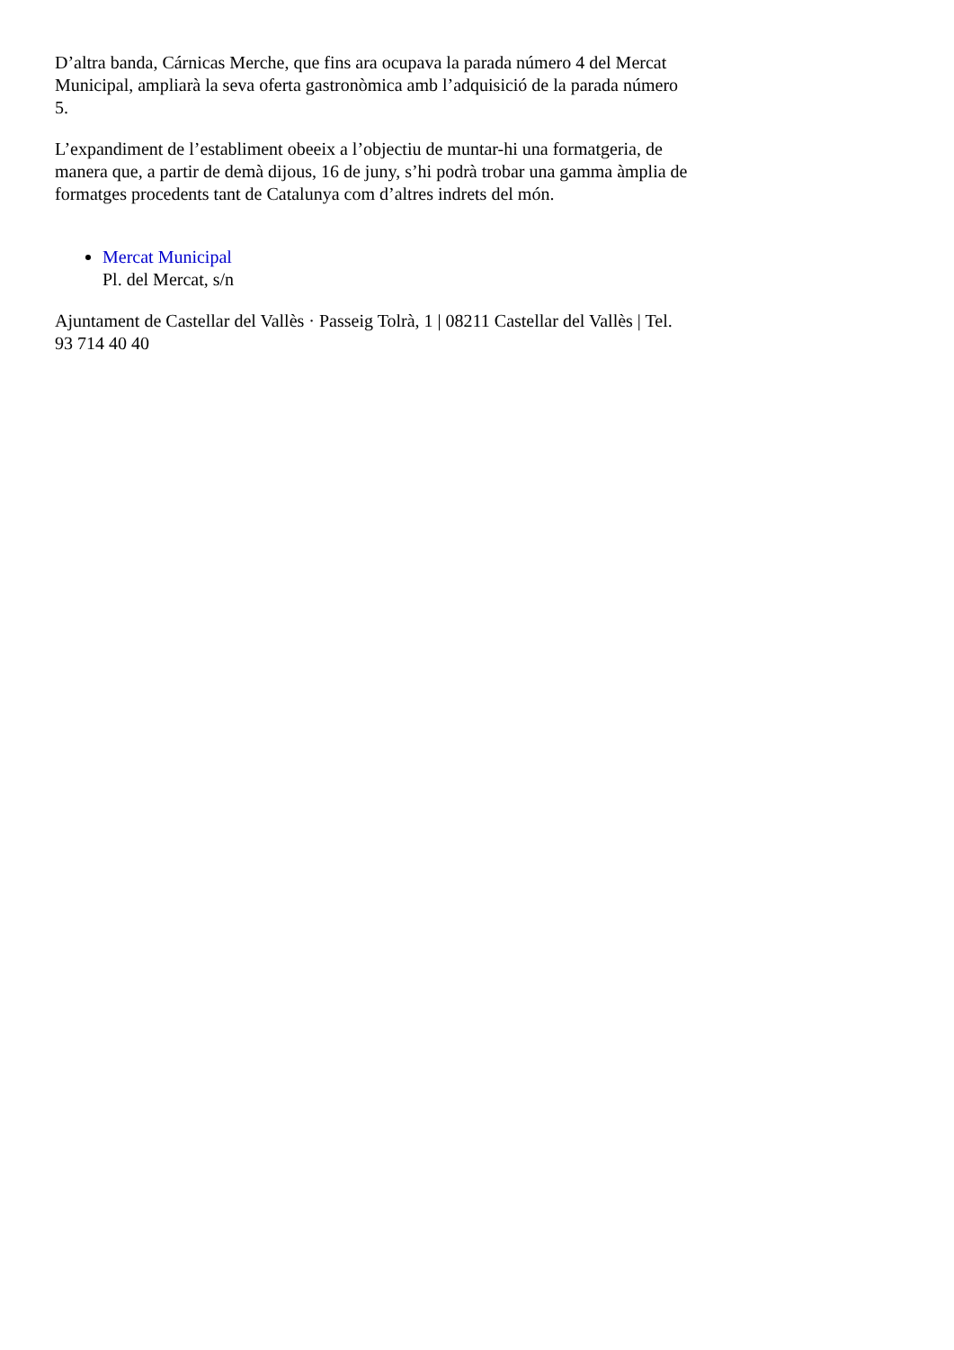D’altra banda, Cárnicas Merche, que fins ara ocupava la parada número 4 del Mercat Municipal, ampliarà la seva oferta gastronòmica amb l’adquisició de la parada número 5.
L’expandiment de l’establiment obeeix a l’objectiu de muntar-hi una formatgeria, de manera que, a partir de demà dijous, 16 de juny, s’hi podrà trobar una gamma àmplia de formatges procedents tant de Catalunya com d’altres indrets del món.
Mercat Municipal
Pl. del Mercat, s/n
Ajuntament de Castellar del Vallès · Passeig Tolrà, 1 | 08211 Castellar del Vallès | Tel. 93 714 40 40